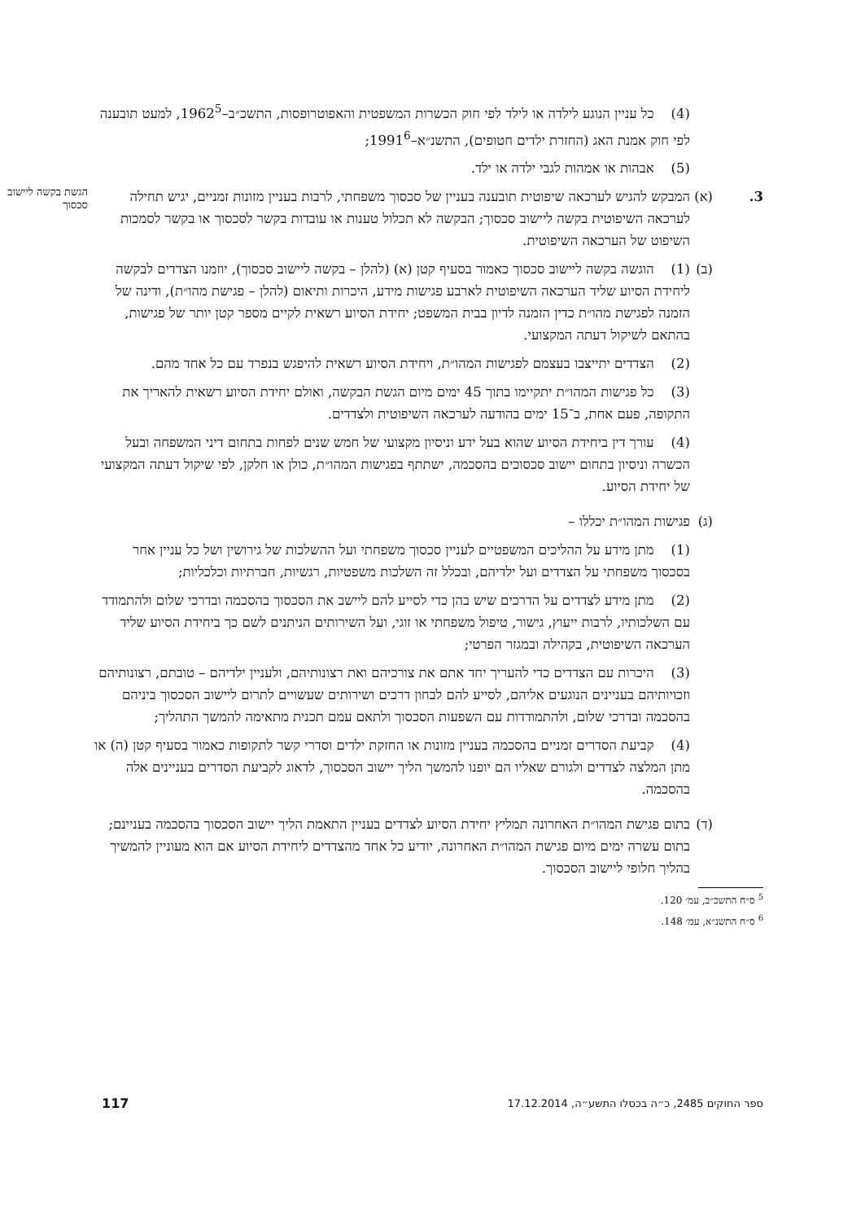(4) כל עניין הנוגע לילדה או לילד לפי חוק הכשרות המשפטית והאפוטרופסות, התשכ״ב–1962<sup>5</sup>, למעט תובענה לפי חוק אמנת האג (החזרת ילדים חטופים), התשנ״א–1991<sup>6</sup>;
(5) אבהות או אמהות לגבי ילדה או ילד.
3. (א)
המבקש להגיש לערכאה שיפוטית תובענה בעניין של סכסוך משפחתי, לרבות בעניין מזונות זמניים, יגיש תחילה לערכאה השיפוטית בקשה ליישוב סכסוך; הבקשה לא תכלול טענות או עובדות בקשר לסכסוך או בקשר לסמכות השיפוט של הערכאה השיפוטית.
(ב)
(1) הוגשה בקשה ליישוב סכסוך כאמור בסעיף קטן (א) (להלן – בקשה ליישוב סכסוך), יוזמנו הצדדים לבקשה ליחידת הסיוע שליד הערכאה השיפוטית לארבע פגישות מידע, היכרות ותיאום (להלן – פגישת מהו״ת), ודינה של הזמנה לפגישת מהו״ת כדין הזמנה לדיון בבית המשפט; יחידת הסיוע רשאית לקיים מספר קטן יותר של פגישות, בהתאם לשיקול דעתה המקצועי.
(2) הצדדים יתייצבו בעצמם לפגישות המהו״ת, ויחידת הסיוע רשאית להיפגש בנפרד עם כל אחד מהם.
(3) כל פגישות המהו״ת יתקיימו בתוך 45 ימים מיום הגשת הבקשה, ואולם יחידת הסיוע רשאית להאריך את התקופה, פעם אחת, ב־15 ימים בהודעה לערכאה השיפוטית ולצדדים.
(4) עורך דין ביחידת הסיוע שהוא בעל ידע וניסיון מקצועי של חמש שנים לפחות בתחום דיני המשפחה ובעל הכשרה וניסיון בתחום יישוב סכסוכים בהסכמה, ישתתף בפגישות המהו״ת, כולן או חלקן, לפי שיקול דעתה המקצועי של יחידת הסיוע.
(ג)
פגישות המהו״ת יכללו –
(1) מתן מידע על ההליכים המשפטיים לעניין סכסוך משפחתי ועל ההשלכות של גירושין ושל כל עניין אחר בסכסוך משפחתי על הצדדים ועל ילדיהם, ובכלל זה השלכות משפטיות, רגשיות, חברתיות וכלכליות;
(2) מתן מידע לצדדים על הדרכים שיש בהן כדי לסייע להם ליישב את הסכסוך בהסכמה ובדרכי שלום ולהתמודד עם השלכותיו, לרבות ייעוץ, גישור, טיפול משפחתי או זוגי, ועל השירותים הניתנים לשם כך ביחידת הסיוע שליד הערכאה השיפוטית, בקהילה ובמגזר הפרטי;
(3) היכרות עם הצדדים כדי להעריך יחד אתם את צורכיהם ואת רצונותיהם, ולעניין ילדיהם – טובתם, רצונותיהם וזכויותיהם בעניינים הנוגעים אליהם, לסייע להם לבחון דרכים ושירותים שעשויים לתרום ליישוב הסכסוך ביניהם בהסכמה ובדרכי שלום, ולהתמודדות עם השפעות הסכסוך ולתאם עמם תכנית מתאימה להמשך התהליך;
(4) קביעת הסדרים זמניים בהסכמה בעניין מזונות או החזקת ילדים וסדרי קשר לתקופות כאמור בסעיף קטן (ה) או מתן המלצה לצדדים ולגורם שאליו הם יופנו להמשך הליך יישוב הסכסוך, לדאוג לקביעת הסדרים בעניינים אלה בהסכמה.
(ד)
בתום פגישת המהו״ת האחרונה תמליץ יחידת הסיוע לצדדים בעניין התאמת הליך יישוב הסכסוך בהסכמה בעניינם; בתום עשרה ימים מיום פגישת המהו״ת האחרונה, יודיע כל אחד מהצדדים ליחידת הסיוע אם הוא מעוניין להמשיך בהליך חלופי ליישוב הסכסוך.
<sup>5</sup> ס״ח התשכ״ב, עמ׳ 120.
<sup>6</sup> ס״ח התשנ״א, עמ׳ 148.
הגשת בקשה ליישוב סכסוך
ספר החוקים 2485, כ״ה בכסלו התשע״ה, 17.12.2014 117